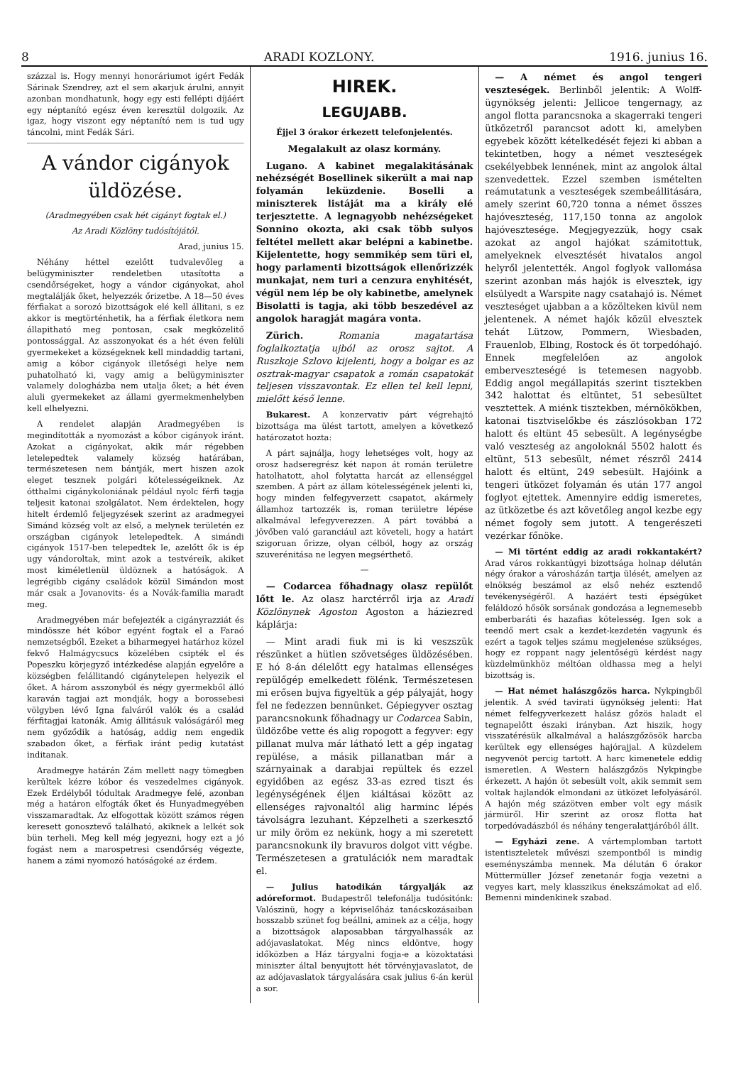8 ARADI KOZLONY. 1916. junius 16.
százzal is. Hogy mennyi honoráriumot igért Fedák Sárinak Szendrey, azt el sem akarjuk árulni, annyit azonban mondhatunk, hogy egy esti fellépti díjáért egy néptanító egész éven keresztül dolgozik. Az igaz, hogy viszont egy néptanító nem is tud ugy táncolni, mint Fedák Sári.
A vándor cigányok üldözése.
(Aradmegyében csak hét cigányt fogtak el.)
Az Aradi Közlöny tudósítójától.
Arad, junius 15.
Néhány héttel ezelőtt tudvalevőleg a belügyminiszter rendeletben utasította a csendőrségeket, hogy a vándor cigányokat, ahol megtalálják őket, helyezzék őrizetbe. A 18—50 éves férfiakat a sorozó bizottságok elé kell állitani, s ez akkor is megtörténhetik, ha a férfiak életkora nem állapitható meg pontosan, csak megközelitő pontossággal. Az asszonyokat és a hét éven felüli gyermekeket a községeknek kell mindaddig tartani, amig a kóbor cigányok illetőségi helye nem puhatolható ki, vagy amig a belügyminiszter valamely dologházba nem utalja őket; a hét éven aluli gyermekeket az állami gyermekmenhelyben kell elhelyezni.
A rendelet alapján Aradmegyében is megindították a nyomozást a kóbor cigányok iránt. Azokat a cigányokat, akik már régebben letelepedtek valamely község határában, természetesen nem bántják, mert hiszen azok eleget tesznek polgári kötelességeiknek. Az ótthalmi cigánykoloniának például nyolc férfi tagja teljesit katonai szolgálatot. Nem érdektelen, hogy hitelt érdemlő feljegyzések szerint az aradmegyei Simánd község volt az első, a melynek területén ez országban cigányok letelepedtek. A simándi cigányok 1517-ben telepedtek le, azelőtt ők is ép ugy vándoroltak, mint azok a testvéreik, akiket most kiméletlenül üldöznek a hatóságok. A legrégibb cigány családok közül Simándon most már csak a Jovanovits- és a Novák-familia maradt meg.
Aradmegyében már befejezték a cigányrazziát és mindössze hét kóbor egyént fogtak el a Faraó nemzetségből. Ezeket a biharmegyei határhoz közel fekvő Halmágycsucs közelében csipték el és Popeszku körjegyző intézkedése alapján egyelőre a községben felállitandó cigánytelepen helyezik el őket. A három asszonyból és négy gyermekből álló karaván tagjai azt mondják, hogy a borossebesi völgyben lévő Igna falváról valók és a család férfitagjai katonák. Amig állitásuk valóságáról meg nem győződik a hatóság, addig nem engedik szabadon őket, a férfiak iránt pedig kutatást inditanak.
Aradmegye határán Zám mellett nagy tömegben kerültek kézre kóbor és veszedelmes cigányok. Ezek Erdélyből tódultak Aradmegye felé, azonban még a határon elfogták őket és Hunyadmegyében visszamaradtak. Az elfogottak között számos régen keresett gonosztevő található, akiknek a lelkét sok bün terheli. Meg kell még jegyezni, hogy ezt a jó fogást nem a marospetresi csendőrség végezte, hanem a zámi nyomozó hatóságoké az érdem.
HIREK.
LEGUJABB.
Éjjel 3 órakor érkezett telefonjelentés.
Megalakult az olasz kormány.
Lugano. A kabinet megalakitásának nehézségét Bosellinek sikerült a mai nap folyamán leküzdenie. Boselli a miniszterek listáját ma a király elé terjesztette. A legnagyobb nehézségeket Sonnino okozta, aki csak több sulyos feltétel mellett akar belépni a kabinetbe. Kijelentette, hogy semmikép sem türi el, hogy parlamenti bizottságok ellenőrizzék munkajat, nem turi a cenzura enyhitését, végül nem lép be oly kabinetbe, amelynek Bisolatti is tagja, aki több beszedével az angolok haragját magára vonta.
Zürich. Romania magatartása foglalkoztatja ujból az orosz sajtot. A Ruszkoje Szlovo kijelenti, hogy a bolgar es az osztrak-magyar csapatok a román csapatokát teljesen visszavontak. Ez ellen tel kell lepni, mielőtt késő lenne.
Bukarest. A konzervativ párt végrehajtó bizottsága ma ülést tartott, amelyen a következő határozatot hozta:
A párt sajnálja, hogy lehetséges volt, hogy az orosz hadseregrész két napon át román területre hatolhatott, ahol folytatta harcát az ellenséggel szemben. A párt az állam kötelességének jelenti ki, hogy minden felfegyverzett csapatot, akármely államhoz tartozzék is, roman területre lépése alkalmával lefegyverezzen. A párt továbbá a jövőben való garanciául azt követeli, hogy a határt szigoruan őrizze, olyan célból, hogy az ország szuverénitása ne legyen megsérthető.
—
— Codarcea főhadnagy olasz repülőt lőtt le. Az olasz harctérről irja az Aradi Közlönynek Agoston Agoston a háziezred káplárja:
— Mint aradi fiuk mi is ki veszszük részünket a hütlen szövetséges üldözésében. E hó 8-án délelőtt egy hatalmas ellenséges repülőgép emelkedett fölénk. Természetesen mi erősen bujva figyeltük a gép pályaját, hogy fel ne fedezzen bennünket. Gépiegyver osztag parancsnokunk főhadnagy ur Codarcea Sabin, üldözőbe vette és alig ropogott a fegyver: egy pillanat mulva már látható lett a gép ingatag repülése, a másik pillanatban már a szárnyainak a darabjai repültek és ezzel egyidőben az egész 33-as ezred tiszt és legénységének éljen kiáltásai között az ellenséges rajvonaltól alig harminc lépés távolságra lezuhant. Képzelheti a szerkesztő ur mily öröm ez nekünk, hogy a mi szeretett parancsnokunk ily bravuros dolgot vitt végbe. Természetesen a gratulációk nem maradtak el.
— Julius hatodikán tárgyalják az adóreformot. Budapestről telefonálja tudósitónk: Valószinü, hogy a képviselőház tanácskozásaiban hosszabb szünet fog beállni, aminek az a célja, hogy a bizottságok alaposabban tárgyalhassák az adójavaslatokat. Még nincs eldöntve, hogy időközben a Ház tárgyalni fogja-e a közoktatási miniszter által benyujtott hét törvényjavaslatot, de az adójavaslatok tárgyalására csak julius 6-án kerül a sor.
— A német és angol tengeri veszteségek. Berlinből jelentik: A Wolff-ügynökség jelenti: Jellicoe tengernagy, az angol flotta parancsnoka a skagerraki tengeri ütközetről parancsot adott ki, amelyben egyebek között kételkedését fejezi ki abban a tekintetben, hogy a német veszteségek csekélyebbek lennének, mint az angolok által szenvedettek. Ezzel szemben ismételten reámutatunk a veszteségek szembeállitására, amely szerint 60,720 tonna a német összes hajóveszteség, 117,150 tonna az angolok hajóvesztesége. Megjegyezzük, hogy csak azokat az angol hajókat számitottuk, amelyeknek elvesztését hivatalos angol helyről jelentették. Angol foglyok vallomása szerint azonban más hajók is elvesztek, igy elsülyedt a Warspite nagy csatahajó is. Német veszteséget ujabban a a közölteken kivül nem jelentenek. A német hajók közül elvesztek tehát Lützow, Pommern, Wiesbaden, Frauenlob, Elbing, Rostock és öt torpedóhajó. Ennek megfelelően az angolok emberveszteségé is tetemesen nagyobb. Eddig angol megállapitás szerint tisztekben 342 halottat és eltüntet, 51 sebesültet vesztettek. A miénk tisztekben, mérnökökben, katonai tisztviselőkbe és zászlósokban 172 halott és eltünt 45 sebesült. A legénységbe való veszteség az angoloknál 5502 halott és eltünt, 513 sebesült, német részről 2414 halott és eltünt, 249 sebesült. Hajóink a tengeri ütközet folyamán és után 177 angol foglyot ejtettek. Amennyire eddig ismeretes, az ütközetbe és azt követőleg angol kezbe egy német fogoly sem jutott. A tengerészeti vezérkar főnöke.
— Mi történt eddig az aradi rokkantakért? Arad város rokkantügyi bizottsága holnap délután négy órakor a városházán tartja ülését, amelyen az elnökség beszámol az első nehéz esztendő tevékenységéről. A hazáért testi épségüket feláldozó hősök sorsának gondozása a legnemesebb emberbaráti és hazafias kötelesség. Igen sok a teendő mert csak a kezdet-kezdetén vagyunk és ezért a tagok teljes számu megjelenése szükséges, hogy ez roppant nagy jelentőségü kérdést nagy küzdelmünkhöz méltóan oldhassa meg a helyi bizottság is.
— Hat német halászgőzös harca. Nykpingből jelentik. A svéd tavirati ügynökség jelenti: Hat német felfegyverkezett halász gőzös haladt el tegnapelőtt északi irányban. Azt hiszik, hogy visszatérésük alkalmával a halászgőzösök harcba kerültek egy ellenséges hajórajjal. A küzdelem negyvenöt percig tartott. A harc kimenetele eddig ismeretlen. A Western halászgőzös Nykpingbe érkezett. A hajón öt sebesült volt, akik semmit sem voltak hajlandók elmondani az ütközet lefolyásáról. A hajón még százötven ember volt egy másik jármüről. Hir szerint az orosz flotta hat torpedóvadászból és néhány tengeralattjáróból állt.
— Egyházi zene. A vártemplomban tartott istentiszteletek művészi szempontból is mindig eseményszámba mennek. Ma délután 6 órakor Müttermüller József zenetanár fogja vezetni a vegyes kart, mely klasszikus énekszámokat ad elő. Bemenni mindenkinek szabad.